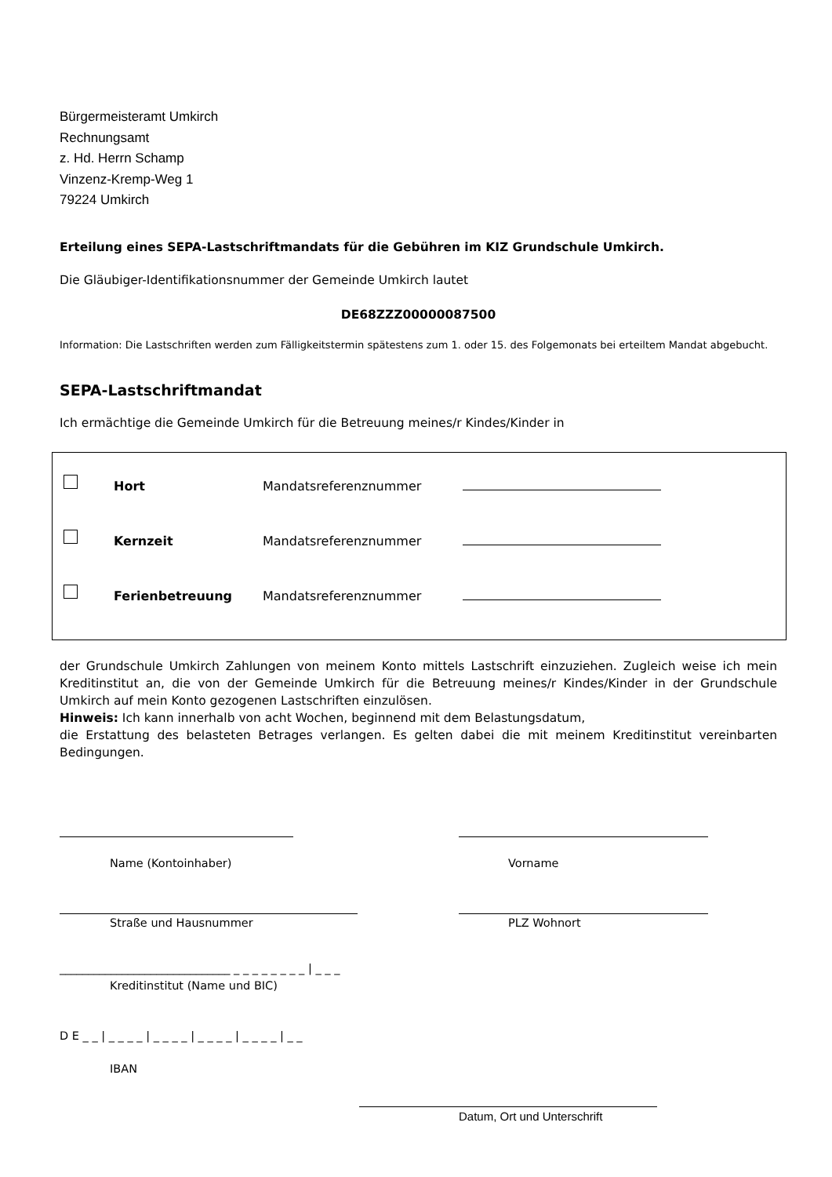Bürgermeisteramt Umkirch
Rechnungsamt
z. Hd. Herrn Schamp
Vinzenz-Kremp-Weg 1
79224 Umkirch
Erteilung eines SEPA-Lastschriftmandats für die Gebühren im KIZ Grundschule Umkirch.
Die Gläubiger-Identifikationsnummer der Gemeinde Umkirch lautet
DE68ZZZ00000087500
Information: Die Lastschriften werden zum Fälligkeitstermin spätestens zum 1. oder 15. des Folgemonats bei erteiltem Mandat abgebucht.
SEPA-Lastschriftmandat
Ich ermächtige die Gemeinde Umkirch für die Betreuung meines/r Kindes/Kinder in
Hort
Mandatsreferenznummer
Kernzeit
Mandatsreferenznummer
Ferienbetreuung
Mandatsreferenznummer
der Grundschule Umkirch Zahlungen von meinem Konto mittels Lastschrift einzuziehen. Zugleich weise ich mein Kreditinstitut an, die von der Gemeinde Umkirch für die Betreuung meines/r Kindes/Kinder in der Grundschule Umkirch auf mein Konto gezogenen Lastschriften einzulösen.
Hinweis: Ich kann innerhalb von acht Wochen, beginnend mit dem Belastungsdatum,
die Erstattung des belasteten Betrages verlangen. Es gelten dabei die mit meinem Kreditinstitut vereinbarten Bedingungen.
Name (Kontoinhaber) Vorname
Straße und Hausnummer PLZ Wohnort
______________________________ _ _ _ _ _ _ _ _ | _ _ _
Kreditinstitut (Name und BIC)
D E _ _ | _ _ _ _ | _ _ _ _ | _ _ _ _ | _ _ _ _ | _ _
IBAN
Datum, Ort und Unterschrift